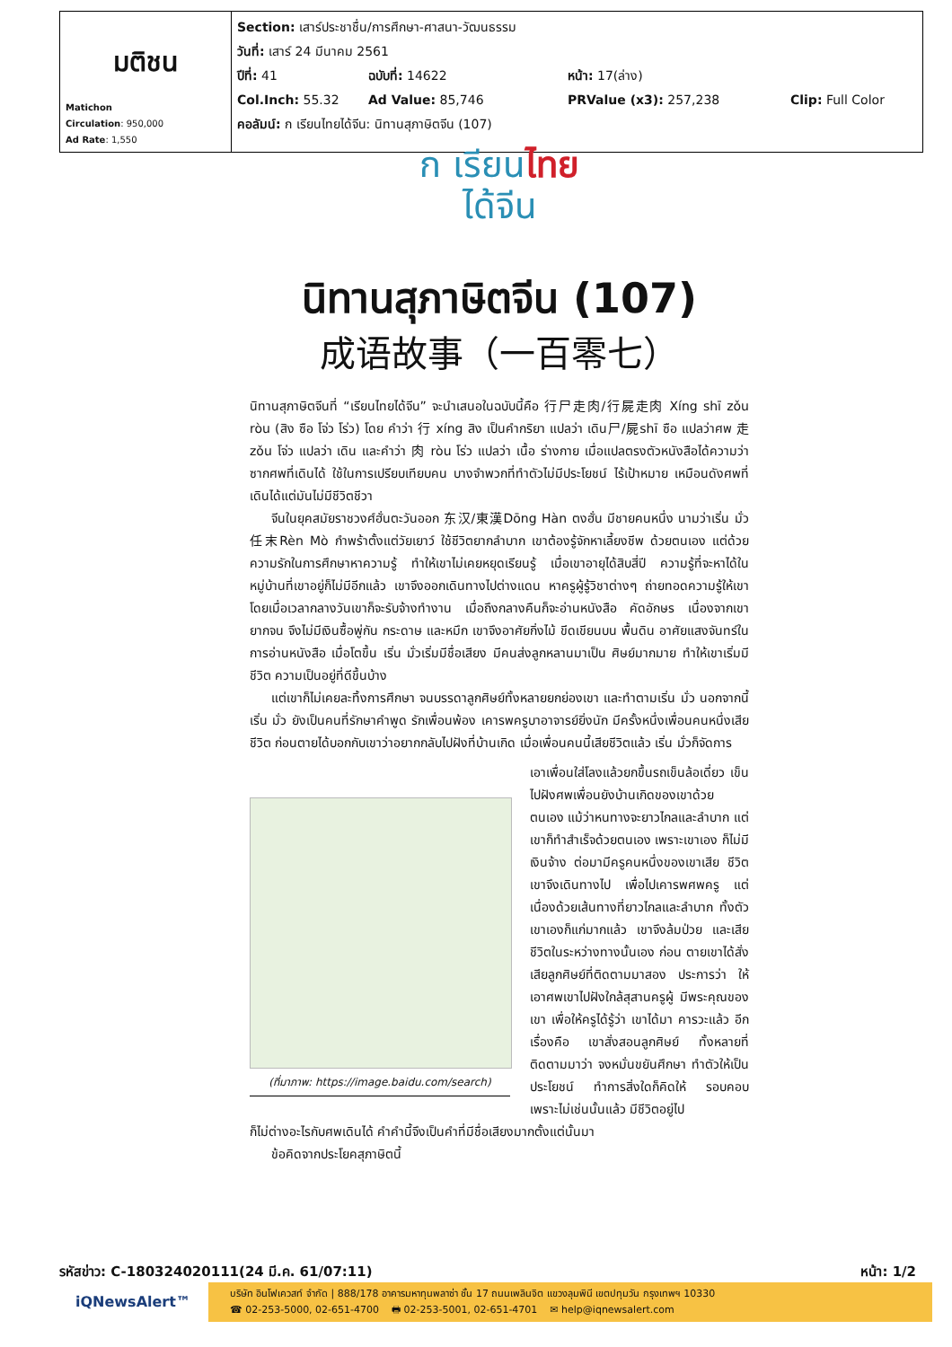| มติชน Matichon Circulation : 950,000 Ad Rate : 1,550 | Section: เสาร์ประชาชื่น/การศึกษา-ศาสนา-วัฒนธรรม วันที่: เสาร์ 24 มีนาคม 2561 ปีที่: 41 ฉบับที่: 14622 หน้า: 17(ล่าง) Col.Inch: 55.32 Ad Value: 85,746 PRValue (x3): 257,238 Clip: Full Color คอลัมน์: ก เรียนไทยได้จีน: นิทานสุภาษิตจีน (107) |
ก เรียนไทย
ได้จีน
นิทานสุภาษิตจีน (107)
成语故事（一百零七）
นิทานสุภาษิตจีนที่ “เรียนไทยได้จีน” จะนำเสนอในฉบับนี้คือ 行尸走肉/行屍走肉 Xíng shī zǒu ròu (สิง ซือ โจ่ว โร่ว) โดย คำว่า 行 xíng สิง เป็นคำกริยา แปลว่า เดิน尸/屍shī ซือ แปลว่าศพ 走zǒu โจ่ว แปลว่า เดิน และคำว่า 肉 ròu โร่ว แปลว่า เนื้อ ร่างกาย เมื่อแปลตรงตัวหนังสือได้ความว่า ซากศพที่เดินได้ ใช้ในการเปรียบเทียบคน บางจำพวกที่ทำตัวไม่มีประโยชน์ ไร้เป้าหมาย เหมือนดังศพที่เดินได้แต่มันไม่มีชีวิตชีวา
จีนในยุคสมัยราชวงศ์ฮั่นตะวันออก 东汉/東漢Dōng Hàn ตงฮั่น มีชายคนหนึ่ง นามว่าเริ่น มั่ว 任末Rèn Mò กำพร้าตั้งแต่วัยเยาว์ ใช้ชีวิตยากลำบาก เขาต้องรู้จักหาเลี้ยงชีพ ด้วยตนเอง แต่ด้วยความรักในการศึกษาหาความรู้ ทำให้เขาไม่เคยหยุดเรียนรู้ เมื่อเขาอายุได้สิบสี่ปี ความรู้ที่จะหาได้ในหมู่บ้านที่เขาอยู่ก็ไม่มีอีกแล้ว เขาจึงออกเดินทางไปต่างแดน หาครูผู้รู้วิชาต่างๆ ถ่ายทอดความรู้ให้เขา โดยเมื่อเวลากลางวันเขาก็จะรับจ้างทำงาน เมื่อถึงกลางคืนก็จะอ่านหนังสือ คัดอักษร เนื่องจากเขายากจน จึงไม่มีเงินซื้อพู่กัน กระดาษ และหมึก เขาจึงอาศัยกิ่งไม้ ขีดเขียนบน พื้นดิน อาศัยแสงจันทร์ในการอ่านหนังสือ เมื่อโตขึ้น เริ่น มั่วเริ่มมีชื่อเสียง มีคนส่งลูกหลานมาเป็น ศิษย์มากมาย ทำให้เขาเริ่มมีชีวิต ความเป็นอยู่ที่ดีขึ้นบ้าง
แต่เขาก็ไม่เคยละทิ้งการศึกษา จนบรรดาลูกศิษย์ทั้งหลายยกย่องเขา และทำตามเริ่น มั่ว นอกจากนี้ เริ่น มั่ว ยังเป็นคนที่รักษาคำพูด รักเพื่อนพ้อง เคารพครูบาอาจารย์ยิ่งนัก มีครั้งหนึ่งเพื่อนคนหนึ่งเสีย ชีวิต ก่อนตายได้บอกกับเขาว่าอยากกลับไปฝังที่บ้านเกิด เมื่อเพื่อนคนนี้เสียชีวิตแล้ว เริ่น มั่วก็จัดการ
(ที่มาภาพ: https://image.baidu.com/search)
เอาเพื่อนใส่โลงแล้วยกขึ้นรถเข็นล้อเดี่ยว เข็นไปฝังศพเพื่อนยังบ้านเกิดของเขาด้วย ตนเอง แม้ว่าหนทางจะยาวไกลและลำบาก แต่เขาก็ทำสำเร็จด้วยตนเอง เพราะเขาเอง ก็ไม่มีเงินจ้าง ต่อมามีครูคนหนึ่งของเขาเสีย ชีวิต เขาจึงเดินทางไป เพื่อไปเคารพศพครู แต่เนื่องด้วยเส้นทางที่ยาวไกลและลำบาก ทั้งตัวเขาเองก็แก่มากแล้ว เขาจึงล้มป่วย และเสียชีวิตในระหว่างทางนั้นเอง ก่อน ตายเขาได้สั่งเสียลูกศิษย์ที่ติดตามมาสอง ประการว่า ให้เอาศพเขาไปฝังใกล้สุสานครูผู้ มีพระคุณของเขา เพื่อให้ครูได้รู้ว่า เขาได้มา คารวะแล้ว อีกเรื่องคือ เขาสั่งสอนลูกศิษย์ ทั้งหลายที่ติดตามมาว่า จงหมั่นขยันศึกษา ทำตัวให้เป็นประโยชน์ ทำการสิ่งใดก็คิดให้ รอบคอบ เพราะไม่เช่นนั้นแล้ว มีชีวิตอยู่ไป
ก็ไม่ต่างอะไรกับศพเดินได้ คำคำนี้จึงเป็นคำที่มีชื่อเสียงมากตั้งแต่นั้นมา
ข้อคิดจากประโยคสุภาษิตนี้
รหัสข่าว: C-180324020111(24 มี.ค. 61/07:11) หน้า: 1/2
iQNewsAlert™
บริษัท อินโฟเควสท์ จำกัด | 888/178 อาคารมหาทุนพลาซ่า ชั้น 17 ถนนเพลินจิต แขวงลุมพินี เขตปทุมวัน กรุงเทพฯ 10330
☎ 02-253-5000, 02-651-4700 🖶 02-253-5001, 02-651-4701 ✉ help@iqnewsalert.com